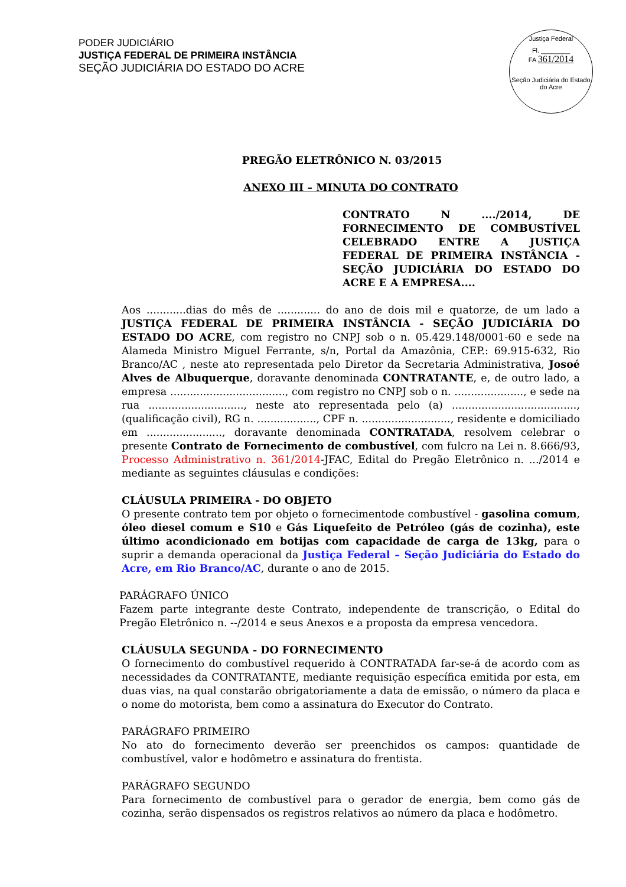PODER JUDICIÁRIO
JUSTIÇA FEDERAL DE PRIMEIRA INSTÂNCIA
SEÇÃO JUDICIÁRIA DO ESTADO DO ACRE
Justiça Federal
Fl. ________
FA 361/2014
Seção Judiciária do Estado do Acre
PREGÃO ELETRÔNICO N. 03/2015
ANEXO III – MINUTA DO CONTRATO
CONTRATO N ..../2014, DE FORNECIMENTO DE COMBUSTÍVEL CELEBRADO ENTRE A JUSTIÇA FEDERAL DE PRIMEIRA INSTÂNCIA - SEÇÃO JUDICIÁRIA DO ESTADO DO ACRE E A EMPRESA....
Aos ............dias do mês de ............. do ano de dois mil e quatorze, de um lado a JUSTIÇA FEDERAL DE PRIMEIRA INSTÂNCIA - SEÇÃO JUDICIÁRIA DO ESTADO DO ACRE, com registro no CNPJ sob o n. 05.429.148/0001-60 e sede na Alameda Ministro Miguel Ferrante, s/n, Portal da Amazônia, CEP.: 69.915-632, Rio Branco/AC , neste ato representada pelo Diretor da Secretaria Administrativa, Josoé Alves de Albuquerque, doravante denominada CONTRATANTE, e, de outro lado, a empresa ..................................., com registro no CNPJ sob o n. ....................., e sede na rua ............................., neste ato representada pelo (a) ......................................, (qualificação civil), RG n. .................., CPF n. ..........................., residente e domiciliado em ......................., doravante denominada CONTRATADA, resolvem celebrar o presente Contrato de Fornecimento de combustível, com fulcro na Lei n. 8.666/93, Processo Administrativo n. 361/2014-JFAC, Edital do Pregão Eletrônico n. .../2014 e mediante as seguintes cláusulas e condições:
CLÁUSULA PRIMEIRA - DO OBJETO
O presente contrato tem por objeto o fornecimentode combustível - gasolina comum, óleo diesel comum e S10 e Gás Liquefeito de Petróleo (gás de cozinha), este último acondicionado em botijas com capacidade de carga de 13kg, para o suprir a demanda operacional da Justiça Federal – Seção Judiciária do Estado do Acre, em Rio Branco/AC, durante o ano de 2015.
PARÁGRAFO ÚNICO
Fazem parte integrante deste Contrato, independente de transcrição, o Edital do Pregão Eletrônico n. --/2014 e seus Anexos e a proposta da empresa vencedora.
CLÁUSULA SEGUNDA - DO FORNECIMENTO
O fornecimento do combustível requerido à CONTRATADA far-se-á de acordo com as necessidades da CONTRATANTE, mediante requisição específica emitida por esta, em duas vias, na qual constarão obrigatoriamente a data de emissão, o número da placa e o nome do motorista, bem como a assinatura do Executor do Contrato.
PARÁGRAFO PRIMEIRO
No ato do fornecimento deverão ser preenchidos os campos: quantidade de combustível, valor e hodômetro e assinatura do frentista.
PARÁGRAFO SEGUNDO
Para fornecimento de combustível para o gerador de energia, bem como gás de cozinha, serão dispensados os registros relativos ao número da placa e hodômetro.